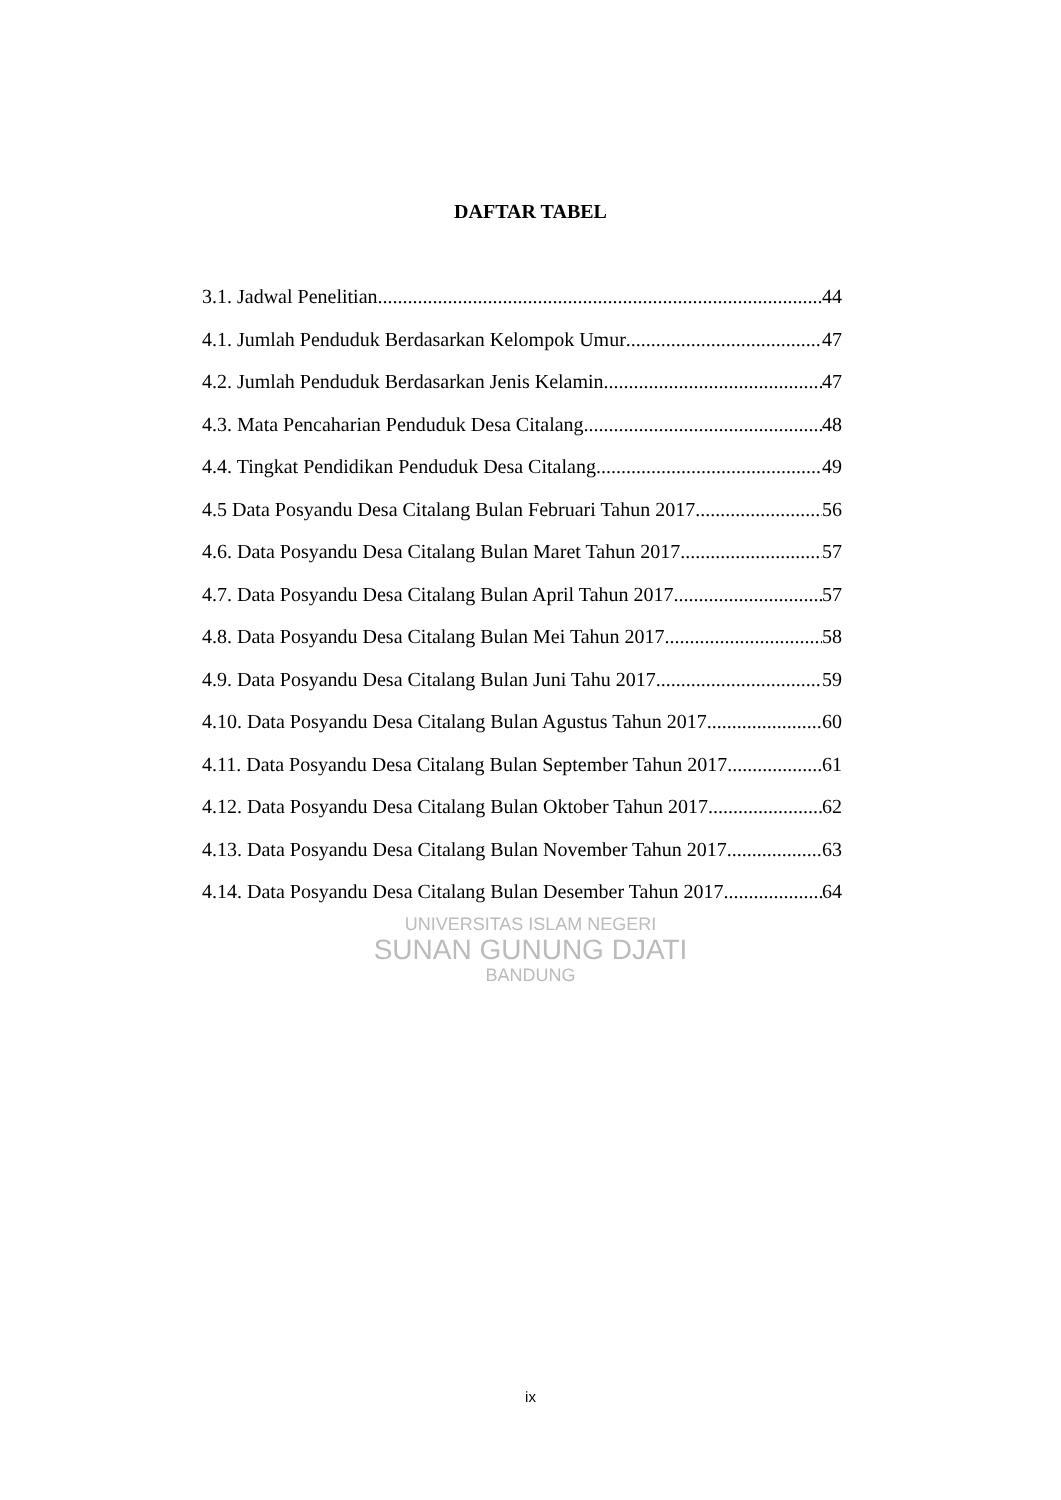DAFTAR TABEL
3.1. Jadwal Penelitian 44
4.1. Jumlah Penduduk Berdasarkan Kelompok Umur 47
4.2. Jumlah Penduduk Berdasarkan Jenis Kelamin 47
4.3. Mata Pencaharian Penduduk Desa Citalang 48
4.4. Tingkat Pendidikan Penduduk Desa Citalang 49
4.5 Data Posyandu Desa Citalang Bulan Februari Tahun 2017 56
4.6. Data Posyandu Desa Citalang Bulan Maret Tahun 2017 57
4.7. Data Posyandu Desa Citalang Bulan April Tahun 2017 57
4.8. Data Posyandu Desa Citalang Bulan Mei Tahun 2017 58
4.9. Data Posyandu Desa Citalang Bulan Juni Tahu 2017 59
4.10. Data Posyandu Desa Citalang Bulan Agustus Tahun 2017 60
4.11. Data Posyandu Desa Citalang Bulan September Tahun 2017 61
4.12. Data Posyandu Desa Citalang Bulan Oktober Tahun 2017 62
4.13. Data Posyandu Desa Citalang Bulan November Tahun 2017 63
4.14. Data Posyandu Desa Citalang Bulan Desember Tahun 2017 64
UNIVERSITAS ISLAM NEGERI
SUNAN GUNUNG DJATI
BANDUNG
ix